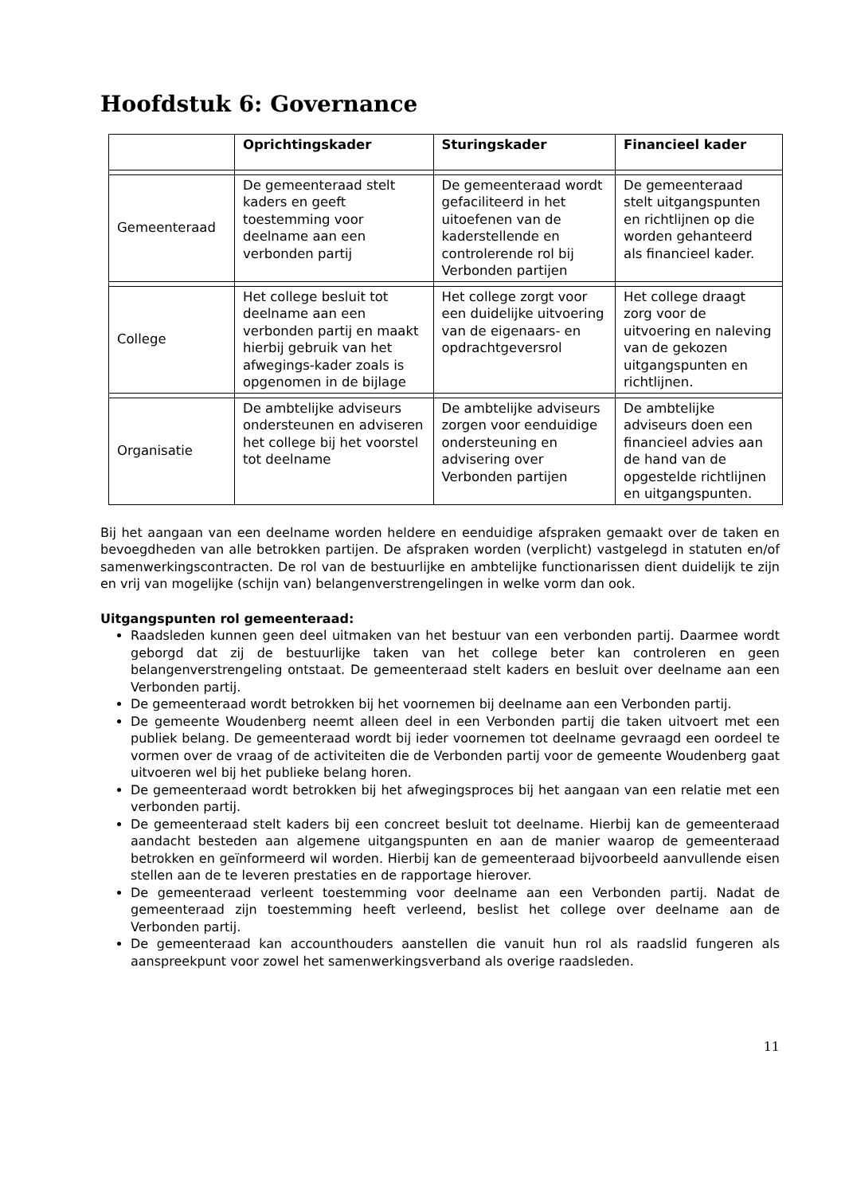Hoofdstuk 6: Governance
| | Oprichtingskader | Sturingskader | Financieel kader |
| --- | --- | --- | --- |
| Gemeenteraad | De gemeenteraad stelt kaders en geeft toestemming voor deelname aan een verbonden partij | De gemeenteraad wordt gefaciliteerd in het uitoefenen van de kaderstellende en controlerende rol bij Verbonden partijen | De gemeenteraad stelt uitgangspunten en richtlijnen op die worden gehanteerd als financieel kader. |
| College | Het college besluit tot deelname aan een verbonden partij en maakt hierbij gebruik van het afwegings-kader zoals is opgenomen in de bijlage | Het college zorgt voor een duidelijke uitvoering van de eigenaars- en opdrachtgeversrol | Het college draagt zorg voor de uitvoering en naleving van de gekozen uitgangspunten en richtlijnen. |
| Organisatie | De ambtelijke adviseurs ondersteunen en adviseren het college bij het voorstel tot deelname | De ambtelijke adviseurs zorgen voor eenduidige ondersteuning en advisering over Verbonden partijen | De ambtelijke adviseurs doen een financieel advies aan de hand van de opgestelde richtlijnen en uitgangspunten. |
Bij het aangaan van een deelname worden heldere en eenduidige afspraken gemaakt over de taken en bevoegdheden van alle betrokken partijen. De afspraken worden (verplicht) vastgelegd in statuten en/of samenwerkingscontracten. De rol van de bestuurlijke en ambtelijke functionarissen dient duidelijk te zijn en vrij van mogelijke (schijn van) belangenverstrengelingen in welke vorm dan ook.
Uitgangspunten rol gemeenteraad:
Raadsleden kunnen geen deel uitmaken van het bestuur van een verbonden partij. Daarmee wordt geborgd dat zij de bestuurlijke taken van het college beter kan controleren en geen belangenverstrengeling ontstaat. De gemeenteraad stelt kaders en besluit over deelname aan een Verbonden partij.
De gemeenteraad wordt betrokken bij het voornemen bij deelname aan een Verbonden partij.
De gemeente Woudenberg neemt alleen deel in een Verbonden partij die taken uitvoert met een publiek belang. De gemeenteraad wordt bij ieder voornemen tot deelname gevraagd een oordeel te vormen over de vraag of de activiteiten die de Verbonden partij voor de gemeente Woudenberg gaat uitvoeren wel bij het publieke belang horen.
De gemeenteraad wordt betrokken bij het afwegingsproces bij het aangaan van een relatie met een verbonden partij.
De gemeenteraad stelt kaders bij een concreet besluit tot deelname. Hierbij kan de gemeenteraad aandacht besteden aan algemene uitgangspunten en aan de manier waarop de gemeenteraad betrokken en geïnformeerd wil worden. Hierbij kan de gemeenteraad bijvoorbeeld aanvullende eisen stellen aan de te leveren prestaties en de rapportage hierover.
De gemeenteraad verleent toestemming voor deelname aan een Verbonden partij. Nadat de gemeenteraad zijn toestemming heeft verleend, beslist het college over deelname aan de Verbonden partij.
De gemeenteraad kan accounthouders aanstellen die vanuit hun rol als raadslid fungeren als aanspreekpunt voor zowel het samenwerkingsverband als overige raadsleden.
11